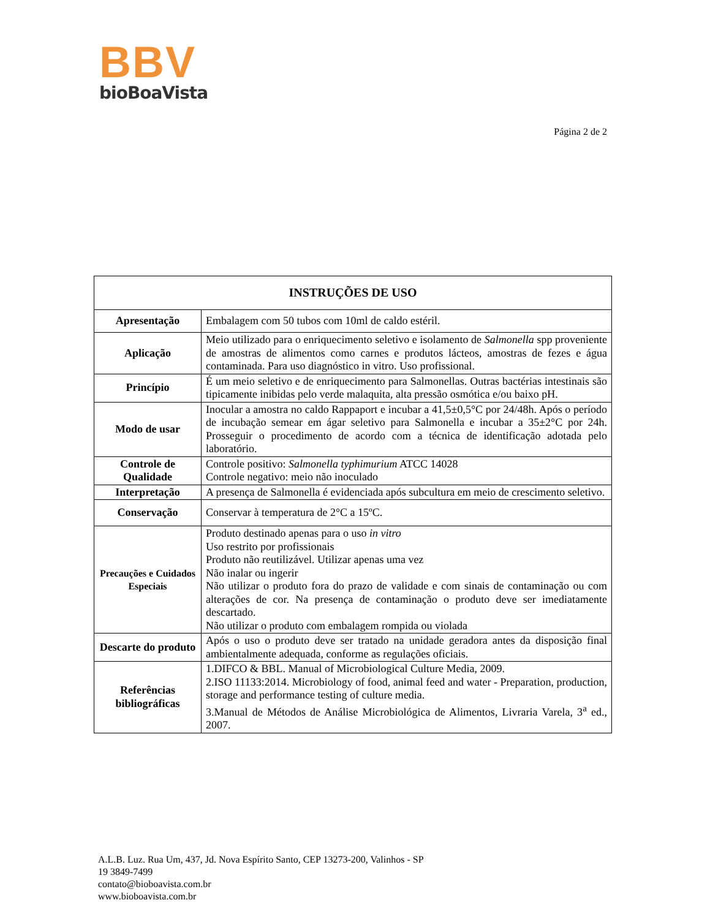BBV
bioBoaVista
Página 2 de 2
| INSTRUÇÕES DE USO | |
| --- | --- |
| Apresentação | Embalagem com 50 tubos com 10ml de caldo estéril. |
| Aplicação | Meio utilizado para o enriquecimento seletivo e isolamento de Salmonella spp proveniente de amostras de alimentos como carnes e produtos lácteos, amostras de fezes e água contaminada. Para uso diagnóstico in vitro. Uso profissional. |
| Princípio | É um meio seletivo e de enriquecimento para Salmonellas. Outras bactérias intestinais são tipicamente inibidas pelo verde malaquita, alta pressão osmótica e/ou baixo pH. |
| Modo de usar | Inocular a amostra no caldo Rappaport e incubar a 41,5±0,5°C por 24/48h. Após o período de incubação semear em ágar seletivo para Salmonella e incubar a 35±2°C por 24h. Prosseguir o procedimento de acordo com a técnica de identificação adotada pelo laboratório. |
| Controle de Qualidade | Controle positivo: Salmonella typhimurium ATCC 14028 Controle negativo: meio não inoculado |
| Interpretação | A presença de Salmonella é evidenciada após subcultura em meio de crescimento seletivo. |
| Conservação | Conservar à temperatura de 2°C a 15ºC. |
| Precauções e Cuidados Especiais | Produto destinado apenas para o uso in vitro Uso restrito por profissionais Produto não reutilizável. Utilizar apenas uma vez Não inalar ou ingerir Não utilizar o produto fora do prazo de validade e com sinais de contaminação ou com alterações de cor. Na presença de contaminação o produto deve ser imediatamente descartado. Não utilizar o produto com embalagem rompida ou violada |
| Descarte do produto | Após o uso o produto deve ser tratado na unidade geradora antes da disposição final ambientalmente adequada, conforme as regulações oficiais. |
| Referências bibliográficas | 1.DIFCO & BBL. Manual of Microbiological Culture Media, 2009. 2.ISO 11133:2014. Microbiology of food, animal feed and water - Preparation, production, storage and performance testing of culture media. 3.Manual de Métodos de Análise Microbiológica de Alimentos, Livraria Varela, 3<sup>a</sup> ed., 2007. |
A.L.B. Luz. Rua Um, 437, Jd. Nova Espírito Santo, CEP 13273-200, Valinhos - SP
19 3849-7499
contato@bioboavista.com.br
www.bioboavista.com.br